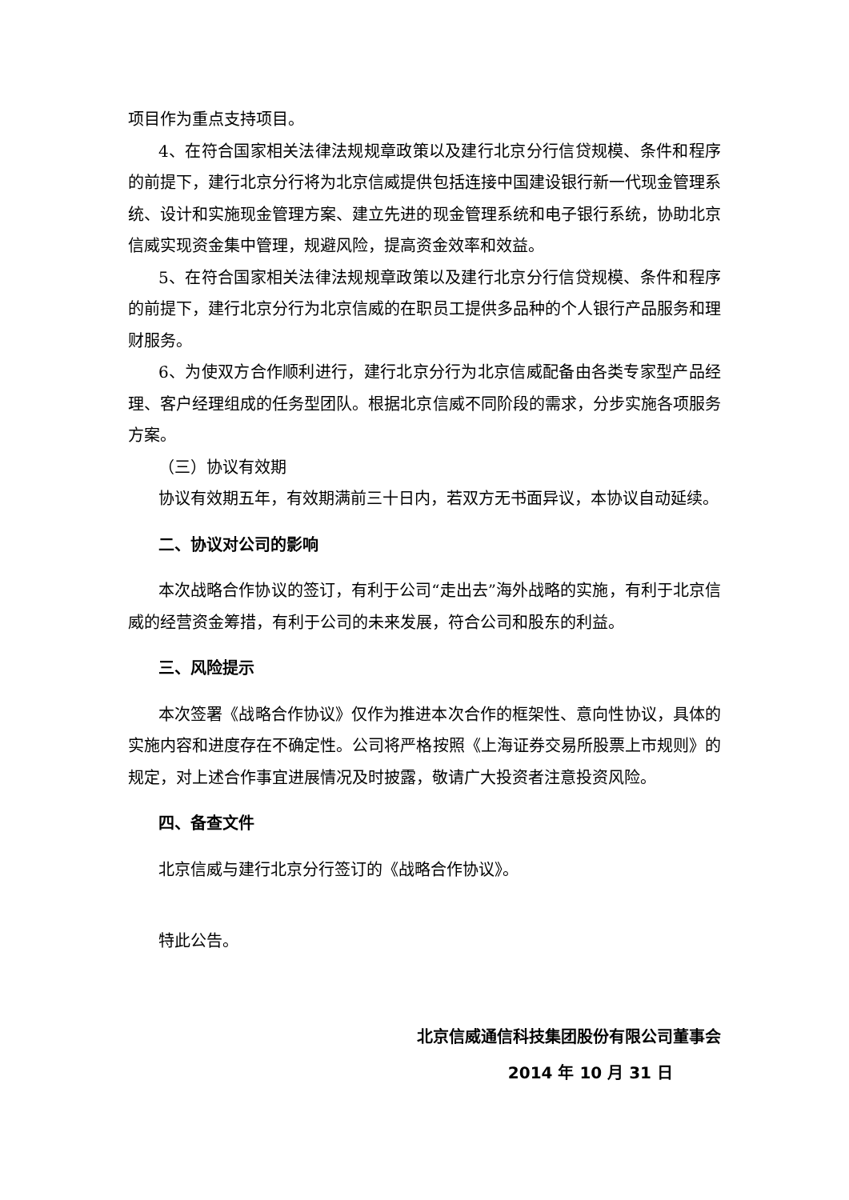项目作为重点支持项目。
4、在符合国家相关法律法规规章政策以及建行北京分行信贷规模、条件和程序的前提下，建行北京分行将为北京信威提供包括连接中国建设银行新一代现金管理系统、设计和实施现金管理方案、建立先进的现金管理系统和电子银行系统，协助北京信威实现资金集中管理，规避风险，提高资金效率和效益。
5、在符合国家相关法律法规规章政策以及建行北京分行信贷规模、条件和程序的前提下，建行北京分行为北京信威的在职员工提供多品种的个人银行产品服务和理财服务。
6、为使双方合作顺利进行，建行北京分行为北京信威配备由各类专家型产品经理、客户经理组成的任务型团队。根据北京信威不同阶段的需求，分步实施各项服务方案。
（三）协议有效期
协议有效期五年，有效期满前三十日内，若双方无书面异议，本协议自动延续。
二、协议对公司的影响
本次战略合作协议的签订，有利于公司“走出去”海外战略的实施，有利于北京信威的经营资金筹措，有利于公司的未来发展，符合公司和股东的利益。
三、风险提示
本次签署《战略合作协议》仅作为推进本次合作的框架性、意向性协议，具体的实施内容和进度存在不确定性。公司将严格按照《上海证券交易所股票上市规则》的规定，对上述合作事宜进展情况及时披露，敬请广大投资者注意投资风险。
四、备查文件
北京信威与建行北京分行签订的《战略合作协议》。
特此公告。
北京信威通信科技集团股份有限公司董事会
2014 年 10 月 31 日